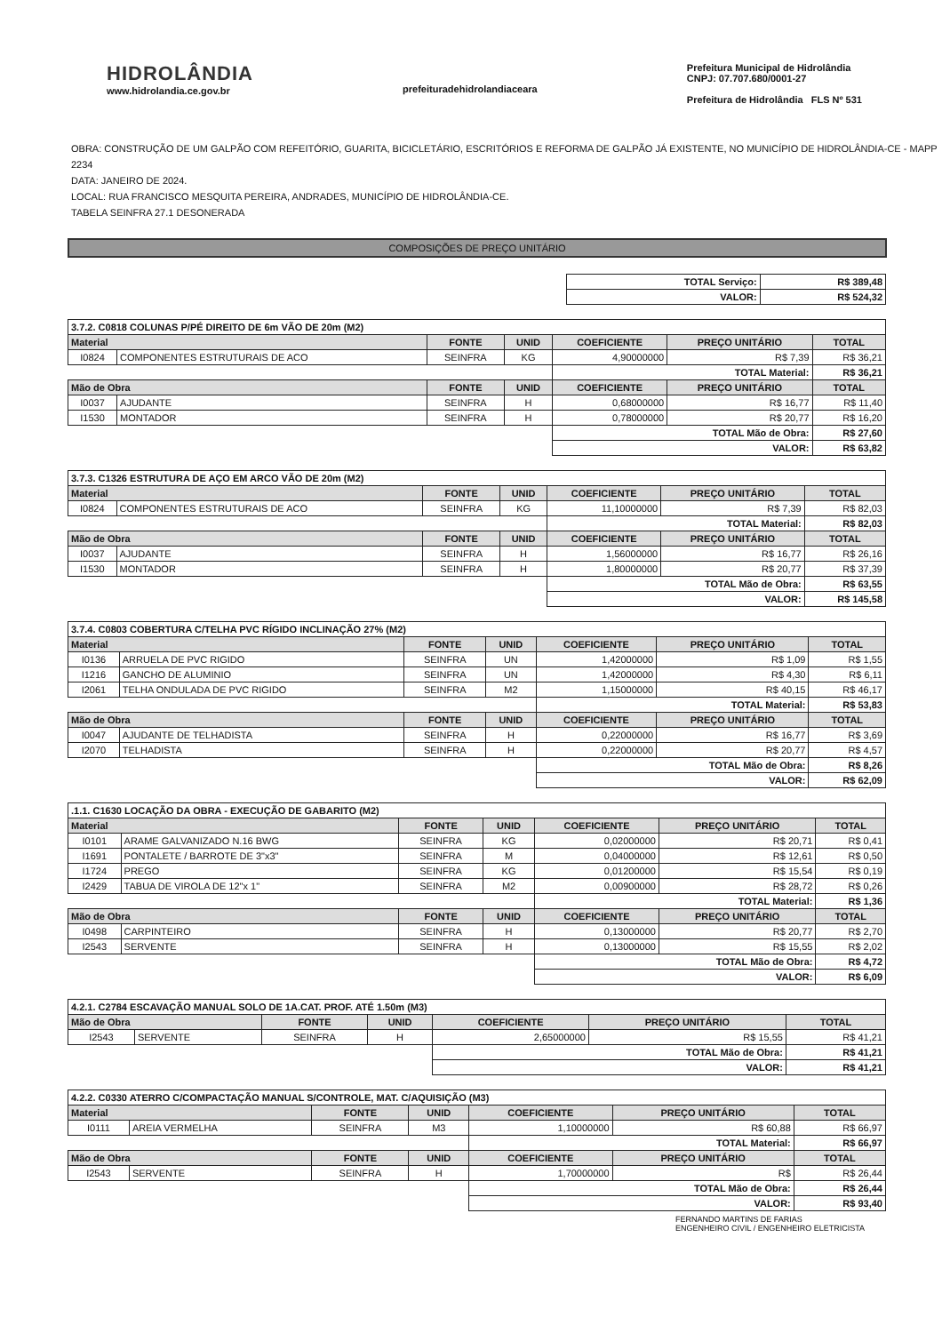HIDROLÂNDIA
www.hidrolandia.ce.gov.br
prefeituradehidrolandiaceara Prefeitura Municipal de Hidrolândia
CNPJ: 07.707.680/0001-27
Prefeitura de Hidrolândia FLS Nº 531
OBRA: CONSTRUÇÃO DE UM GALPÃO COM REFEITÓRIO, GUARITA, BICICLETÁRIO, ESCRITÓRIOS E REFORMA DE GALPÃO JÁ EXISTENTE, NO MUNICÍPIO DE HIDROLÂNDIA-CE - MAPP 2234
DATA: JANEIRO DE 2024.
LOCAL: RUA FRANCISCO MESQUITA PEREIRA, ANDRADES, MUNICÍPIO DE HIDROLÂNDIA-CE.
TABELA SEINFRA 27.1 DESONERADA
COMPOSIÇÕES DE PREÇO UNITÁRIO
| TOTAL Serviço: | R$ 389,48 |
| VALOR: | R$ 524,32 |
| 3.7.2. C0818 COLUNAS P/PÉ DIREITO DE 6m VÃO DE 20m (M2) | | | | | | |
| Material | | FONTE | UNID | COEFICIENTE | PREÇO UNITÁRIO | TOTAL |
| I0824 | COMPONENTES ESTRUTURAIS DE ACO | SEINFRA | KG | 4,90000000 | R$ 7,39 | R$ 36,21 |
| | | | | TOTAL Material: | | R$ 36,21 |
| Mão de Obra | | FONTE | UNID | COEFICIENTE | PREÇO UNITÁRIO | TOTAL |
| I0037 | AJUDANTE | SEINFRA | H | 0,68000000 | R$ 16,77 | R$ 11,40 |
| I1530 | MONTADOR | SEINFRA | H | 0,78000000 | R$ 20,77 | R$ 16,20 |
| | | | | TOTAL Mão de Obra: | | R$ 27,60 |
| | | | | VALOR: | | R$ 63,82 |
| 3.7.3. C1326 ESTRUTURA DE AÇO EM ARCO VÃO DE 20m (M2) | | | | | | |
| Material | | FONTE | UNID | COEFICIENTE | PREÇO UNITÁRIO | TOTAL |
| I0824 | COMPONENTES ESTRUTURAIS DE ACO | SEINFRA | KG | 11,10000000 | R$ 7,39 | R$ 82,03 |
| | | | | TOTAL Material: | | R$ 82,03 |
| Mão de Obra | | FONTE | UNID | COEFICIENTE | PREÇO UNITÁRIO | TOTAL |
| I0037 | AJUDANTE | SEINFRA | H | 1,56000000 | R$ 16,77 | R$ 26,16 |
| I1530 | MONTADOR | SEINFRA | H | 1,80000000 | R$ 20,77 | R$ 37,39 |
| | | | | TOTAL Mão de Obra: | | R$ 63,55 |
| | | | | VALOR: | | R$ 145,58 |
| 3.7.4. C0803 COBERTURA C/TELHA PVC RÍGIDO INCLINAÇÃO 27% (M2) | | | | | | |
| Material | | FONTE | UNID | COEFICIENTE | PREÇO UNITÁRIO | TOTAL |
| I0136 | ARRUELA DE PVC RIGIDO | SEINFRA | UN | 1,42000000 | R$ 1,09 | R$ 1,55 |
| I1216 | GANCHO DE ALUMINIO | SEINFRA | UN | 1,42000000 | R$ 4,30 | R$ 6,11 |
| I2061 | TELHA ONDULADA DE PVC RIGIDO | SEINFRA | M2 | 1,15000000 | R$ 40,15 | R$ 46,17 |
| | | | | TOTAL Material: | | R$ 53,83 |
| Mão de Obra | | FONTE | UNID | COEFICIENTE | PREÇO UNITÁRIO | TOTAL |
| I0047 | AJUDANTE DE TELHADISTA | SEINFRA | H | 0,22000000 | R$ 16,77 | R$ 3,69 |
| I2070 | TELHADISTA | SEINFRA | H | 0,22000000 | R$ 20,77 | R$ 4,57 |
| | | | | TOTAL Mão de Obra: | | R$ 8,26 |
| | | | | VALOR: | | R$ 62,09 |
| .1.1. C1630 LOCAÇÃO DA OBRA - EXECUÇÃO DE GABARITO (M2) | | | | | | |
| Material | | FONTE | UNID | COEFICIENTE | PREÇO UNITÁRIO | TOTAL |
| I0101 | ARAME GALVANIZADO N.16 BWG | SEINFRA | KG | 0,02000000 | R$ 20,71 | R$ 0,41 |
| I1691 | PONTALETE / BARROTE DE 3"x3" | SEINFRA | M | 0,04000000 | R$ 12,61 | R$ 0,50 |
| I1724 | PREGO | SEINFRA | KG | 0,01200000 | R$ 15,54 | R$ 0,19 |
| I2429 | TABUA DE VIROLA DE 12"x 1" | SEINFRA | M2 | 0,00900000 | R$ 28,72 | R$ 0,26 |
| | | | | TOTAL Material: | | R$ 1,36 |
| Mão de Obra | | FONTE | UNID | COEFICIENTE | PREÇO UNITÁRIO | TOTAL |
| I0498 | CARPINTEIRO | SEINFRA | H | 0,13000000 | R$ 20,77 | R$ 2,70 |
| I2543 | SERVENTE | SEINFRA | H | 0,13000000 | R$ 15,55 | R$ 2,02 |
| | | | | TOTAL Mão de Obra: | | R$ 4,72 |
| | | | | VALOR: | | R$ 6,09 |
| 4.2.1. C2784 ESCAVAÇÃO MANUAL SOLO DE 1A.CAT. PROF. ATÉ 1.50m (M3) | | | | | | |
| Mão de Obra | | FONTE | UNID | COEFICIENTE | PREÇO UNITÁRIO | TOTAL |
| I2543 | SERVENTE | SEINFRA | H | 2,65000000 | R$ 15,55 | R$ 41,21 |
| | | | | TOTAL Mão de Obra: | | R$ 41,21 |
| | | | | VALOR: | | R$ 41,21 |
| 4.2.2. C0330 ATERRO C/COMPACTAÇÃO MANUAL S/CONTROLE, MAT. C/AQUISIÇÃO (M3) | | | | | | |
| Material | | FONTE | UNID | COEFICIENTE | PREÇO UNITÁRIO | TOTAL |
| I0111 | AREIA VERMELHA | SEINFRA | M3 | 1,10000000 | R$ 60,88 | R$ 66,97 |
| | | | | TOTAL Material: | | R$ 66,97 |
| Mão de Obra | | FONTE | UNID | COEFICIENTE | PREÇO UNITÁRIO | TOTAL |
| I2543 | SERVENTE | SEINFRA | H | 1,70000000 | R$ | R$ 26,44 |
| | | | | TOTAL Mão de Obra: | | R$ 26,44 |
| | | | | VALOR: | | R$ 93,40 |
FERNANDO MARTINS DE FARIAS
ENGENHEIRO CIVIL / ENGENHEIRO ELETRICISTA